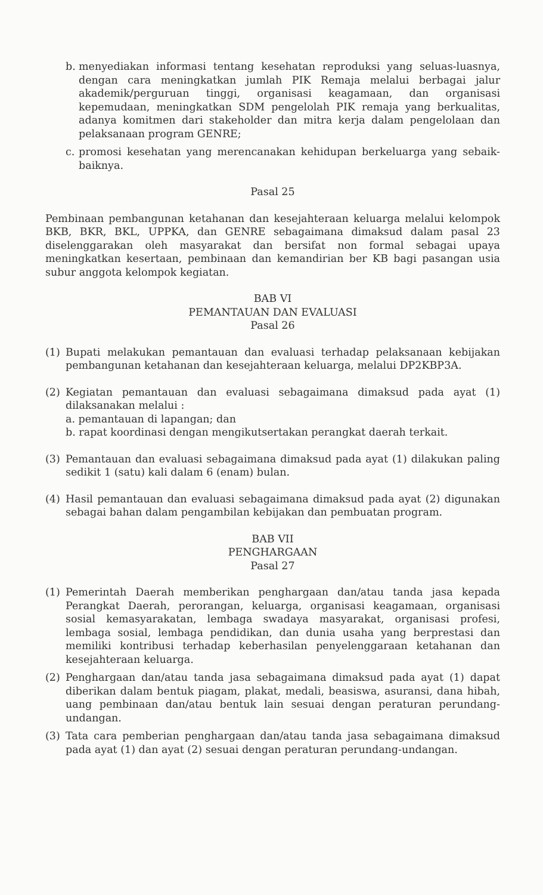b. menyediakan informasi tentang kesehatan reproduksi yang seluas-luasnya, dengan cara meningkatkan jumlah PIK Remaja melalui berbagai jalur akademik/perguruan tinggi, organisasi keagamaan, dan organisasi kepemudaan, meningkatkan SDM pengelolah PIK remaja yang berkualitas, adanya komitmen dari stakeholder dan mitra kerja dalam pengelolaan dan pelaksanaan program GENRE;
c. promosi kesehatan yang merencanakan kehidupan berkeluarga yang sebaik-baiknya.
Pasal 25
Pembinaan pembangunan ketahanan dan kesejahteraan keluarga melalui kelompok BKB, BKR, BKL, UPPKA, dan GENRE sebagaimana dimaksud dalam pasal 23 diselenggarakan oleh masyarakat dan bersifat non formal sebagai upaya meningkatkan kesertaan, pembinaan dan kemandirian ber KB bagi pasangan usia subur anggota kelompok kegiatan.
BAB VI
PEMANTAUAN DAN EVALUASI
Pasal 26
(1) Bupati melakukan pemantauan dan evaluasi terhadap pelaksanaan kebijakan pembangunan ketahanan dan kesejahteraan keluarga, melalui DP2KBP3A.
(2) Kegiatan pemantauan dan evaluasi sebagaimana dimaksud pada ayat (1) dilaksanakan melalui :
a. pemantauan di lapangan; dan
b. rapat koordinasi dengan mengikutsertakan perangkat daerah terkait.
(3) Pemantauan dan evaluasi sebagaimana dimaksud pada ayat (1) dilakukan paling sedikit 1 (satu) kali dalam 6 (enam) bulan.
(4) Hasil pemantauan dan evaluasi sebagaimana dimaksud pada ayat (2) digunakan sebagai bahan dalam pengambilan kebijakan dan pembuatan program.
BAB VII
PENGHARGAAN
Pasal 27
(1) Pemerintah Daerah memberikan penghargaan dan/atau tanda jasa kepada Perangkat Daerah, perorangan, keluarga, organisasi keagamaan, organisasi sosial kemasyarakatan, lembaga swadaya masyarakat, organisasi profesi, lembaga sosial, lembaga pendidikan, dan dunia usaha yang berprestasi dan memiliki kontribusi terhadap keberhasilan penyelenggaraan ketahanan dan kesejahteraan keluarga.
(2) Penghargaan dan/atau tanda jasa sebagaimana dimaksud pada ayat (1) dapat diberikan dalam bentuk piagam, plakat, medali, beasiswa, asuransi, dana hibah, uang pembinaan dan/atau bentuk lain sesuai dengan peraturan perundang-undangan.
(3) Tata cara pemberian penghargaan dan/atau tanda jasa sebagaimana dimaksud pada ayat (1) dan ayat (2) sesuai dengan peraturan perundang-undangan.